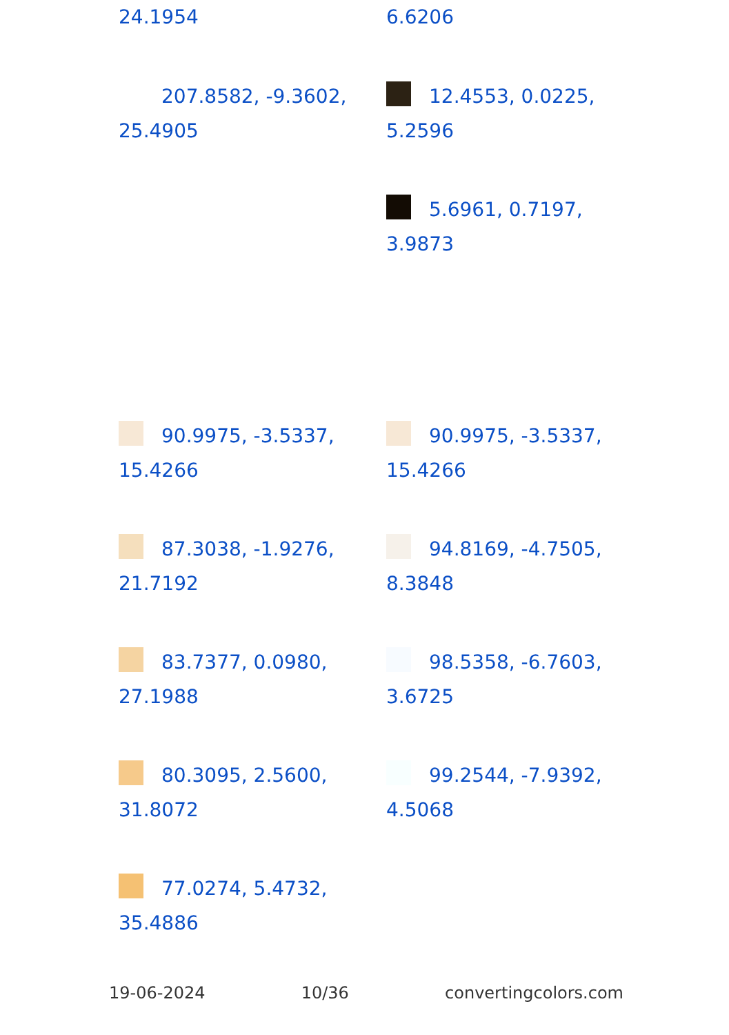24.1954 6.6206
207.8582, -9.3602, 25.4905
12.4553, 0.0225, 5.2596
5.6961, 0.7197, 3.9873
90.9975, -3.5337, 15.4266
90.9975, -3.5337, 15.4266
87.3038, -1.9276, 21.7192
94.8169, -4.7505, 8.3848
83.7377, 0.0980, 27.1988
98.5358, -6.7603, 3.6725
80.3095, 2.5600, 31.8072
99.2544, -7.9392, 4.5068
77.0274, 5.4732, 35.4886
19-06-2024 10/36 convertingcolors.com